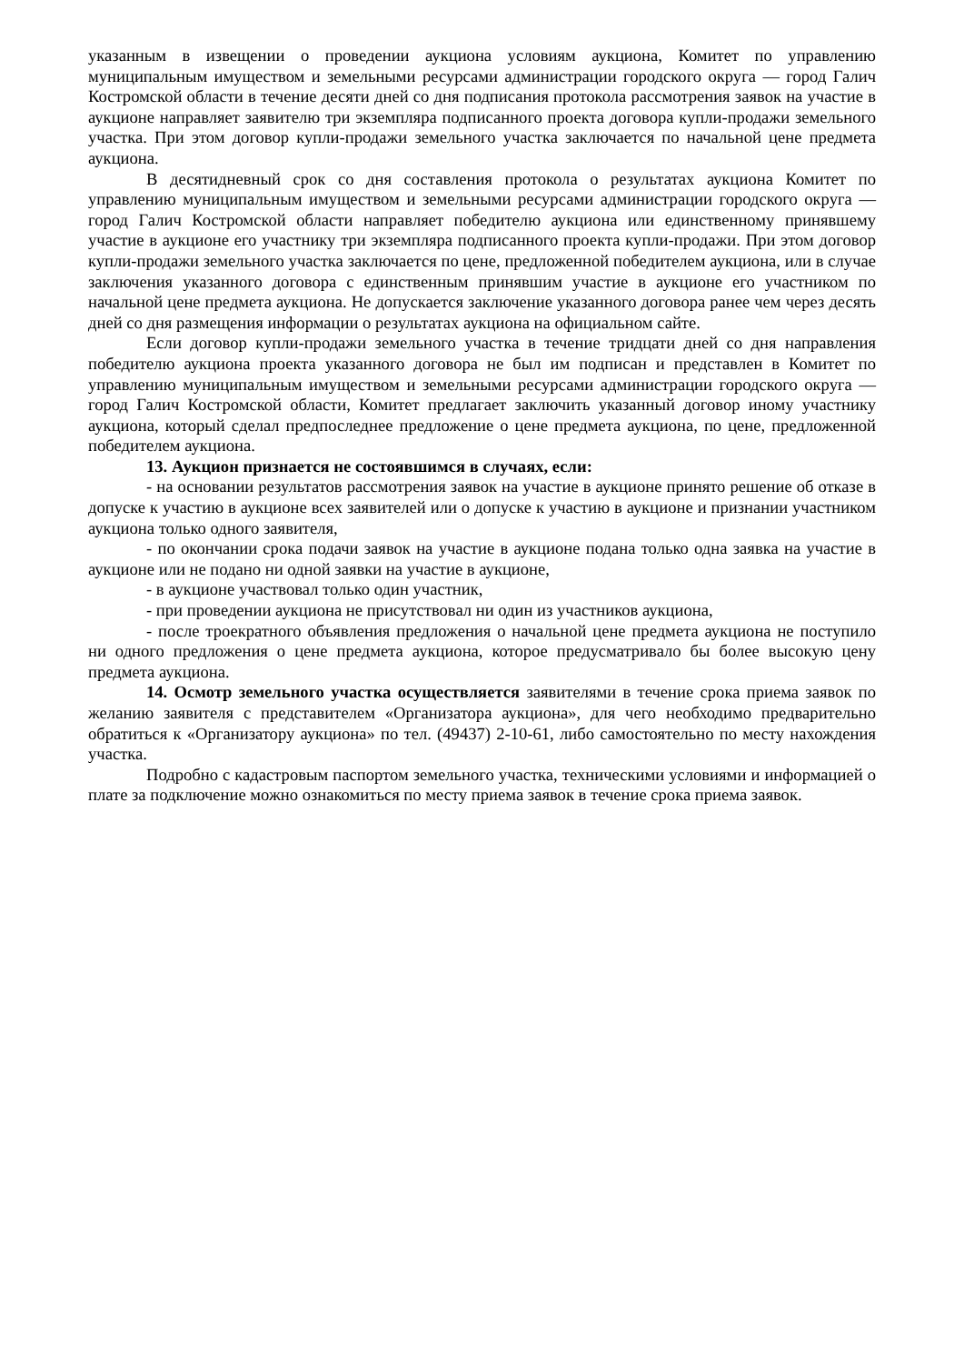указанным в извещении о проведении аукциона условиям аукциона, Комитет по управлению муниципальным имуществом и земельными ресурсами администрации городского округа — город Галич Костромской области в течение десяти дней со дня подписания протокола рассмотрения заявок на участие в аукционе направляет заявителю три экземпляра подписанного проекта договора купли-продажи земельного участка. При этом договор купли-продажи земельного участка заключается по начальной цене предмета аукциона.
В десятидневный срок со дня составления протокола о результатах аукциона Комитет по управлению муниципальным имуществом и земельными ресурсами администрации городского округа — город Галич Костромской области направляет победителю аукциона или единственному принявшему участие в аукционе его участнику три экземпляра подписанного проекта купли-продажи. При этом договор купли-продажи земельного участка заключается по цене, предложенной победителем аукциона, или в случае заключения указанного договора с единственным принявшим участие в аукционе его участником по начальной цене предмета аукциона. Не допускается заключение указанного договора ранее чем через десять дней со дня размещения информации о результатах аукциона на официальном сайте.
Если договор купли-продажи земельного участка в течение тридцати дней со дня направления победителю аукциона проекта указанного договора не был им подписан и представлен в Комитет по управлению муниципальным имуществом и земельными ресурсами администрации городского округа — город Галич Костромской области, Комитет предлагает заключить указанный договор иному участнику аукциона, который сделал предпоследнее предложение о цене предмета аукциона, по цене, предложенной победителем аукциона.
13. Аукцион признается не состоявшимся в случаях, если:
- на основании результатов рассмотрения заявок на участие в аукционе принято решение об отказе в допуске к участию в аукционе всех заявителей или о допуске к участию в аукционе и признании участником аукциона только одного заявителя,
- по окончании срока подачи заявок на участие в аукционе подана только одна заявка на участие в аукционе или не подано ни одной заявки на участие в аукционе,
- в аукционе участвовал только один участник,
- при проведении аукциона не присутствовал ни один из участников аукциона,
- после троекратного объявления предложения о начальной цене предмета аукциона не поступило ни одного предложения о цене предмета аукциона, которое предусматривало бы более высокую цену предмета аукциона.
14. Осмотр земельного участка осуществляется заявителями в течение срока приема заявок по желанию заявителя с представителем «Организатора аукциона», для чего необходимо предварительно обратиться к «Организатору аукциона» по тел. (49437) 2-10-61, либо самостоятельно по месту нахождения участка.
Подробно с кадастровым паспортом земельного участка, техническими условиями и информацией о плате за подключение можно ознакомиться по месту приема заявок в течение срока приема заявок.